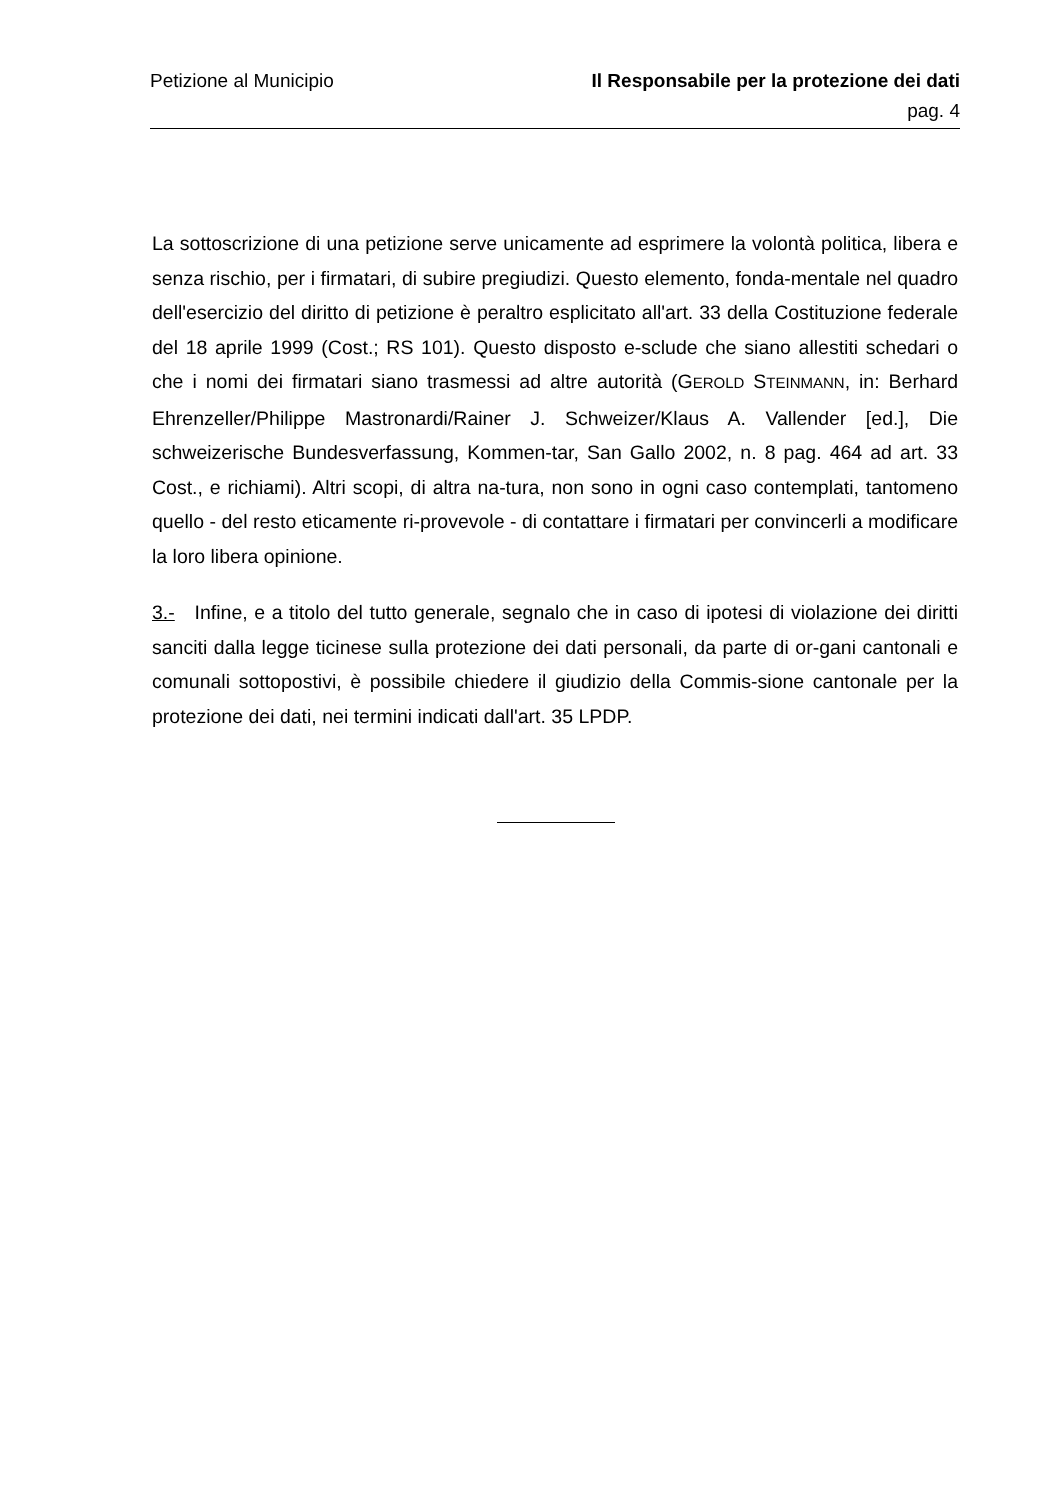Petizione al Municipio Il Responsabile per la protezione dei dati
pag. 4
La sottoscrizione di una petizione serve unicamente ad esprimere la volontà politica, libera e senza rischio, per i firmatari, di subire pregiudizi. Questo elemento, fonda-mentale nel quadro dell'esercizio del diritto di petizione è peraltro esplicitato all'art. 33 della Costituzione federale del 18 aprile 1999 (Cost.; RS 101). Questo disposto e-sclude che siano allestiti schedari o che i nomi dei firmatari siano trasmessi ad altre autorità (GEROLD STEINMANN, in: Berhard Ehrenzeller/Philippe Mastronardi/Rainer J. Schweizer/Klaus A. Vallender [ed.], Die schweizerische Bundesverfassung, Kommen-tar, San Gallo 2002, n. 8 pag. 464 ad art. 33 Cost., e richiami). Altri scopi, di altra na-tura, non sono in ogni caso contemplati, tantomeno quello - del resto eticamente ri-provevole - di contattare i firmatari per convincerli a modificare la loro libera opinione.
3.- Infine, e a titolo del tutto generale, segnalo che in caso di ipotesi di violazione dei diritti sanciti dalla legge ticinese sulla protezione dei dati personali, da parte di or-gani cantonali e comunali sottopostivi, è possibile chiedere il giudizio della Commis-sione cantonale per la protezione dei dati, nei termini indicati dall'art. 35 LPDP.